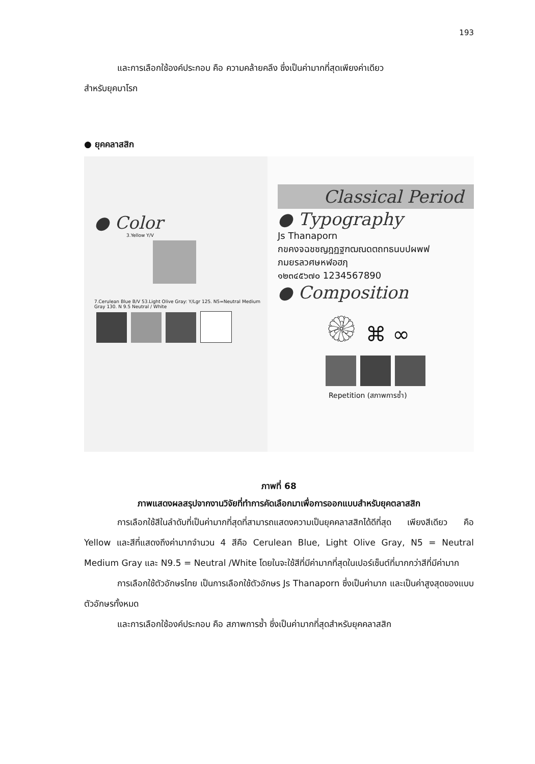193
และการเลือกใช้องค์ประกอบ คือ ความคล้ายคลึง ซึ่งเป็นค่ามากที่สุดเพียงค่าเดียว
สำหรับยุคบาโรก
● ยุคคลาสสิก
● Color
3.Yellow Y/V
7.Cerulean Blue B/V 53.Light Olive Gray: Y/Lgr 125. N5=Neutral Medium Gray 130. N 9.5 Neutral / White
Classical Period
● Typography
Js Thanaporn
กขคงจฉชซญฎฏฐฑฒณดตถทธนบปผพฟ
ภมยรลวศษหฬอฮฦ
๑๒๓๔๕๖๗๐ 1234567890
● Composition
۞ ⌘ ∞
Repetition (สภาพการซ้ำ)
ภาพที่ 68
ภาพแสดงผลสรุปจากงานวิจัยที่ทำการคัดเลือกมาเพื่อการออกแบบสำหรับยุคตลาสสิก
การเลือกใช้สีในลำดับที่เป็นค่ามากที่สุดที่สามารถแสดงความเป็นยุคคลาสสิกได้ดีที่สุด เพียงสีเดียว คือ Yellow และสีที่แสดงถึงค่ามากจำนวน 4 สีคือ Cerulean Blue, Light Olive Gray, N5 = Neutral Medium Gray และ N9.5 = Neutral /White โดยในจะใช้สีที่มีค่ามากที่สุดในเปอร์เซ็นต์ที่มากกว่าสีที่มีค่ามาก
การเลือกใช้ตัวอักษรไทย เป็นการเลือกใช้ตัวอักษร Js Thanaporn ซึ่งเป็นค่ามาก และเป็นค่าสูงสุดของแบบตัวอักษรทั้งหมด
และการเลือกใช้องค์ประกอบ คือ สภาพการซ้ำ ซึ่งเป็นค่ามากที่สุดสำหรับยุคคลาสสิก